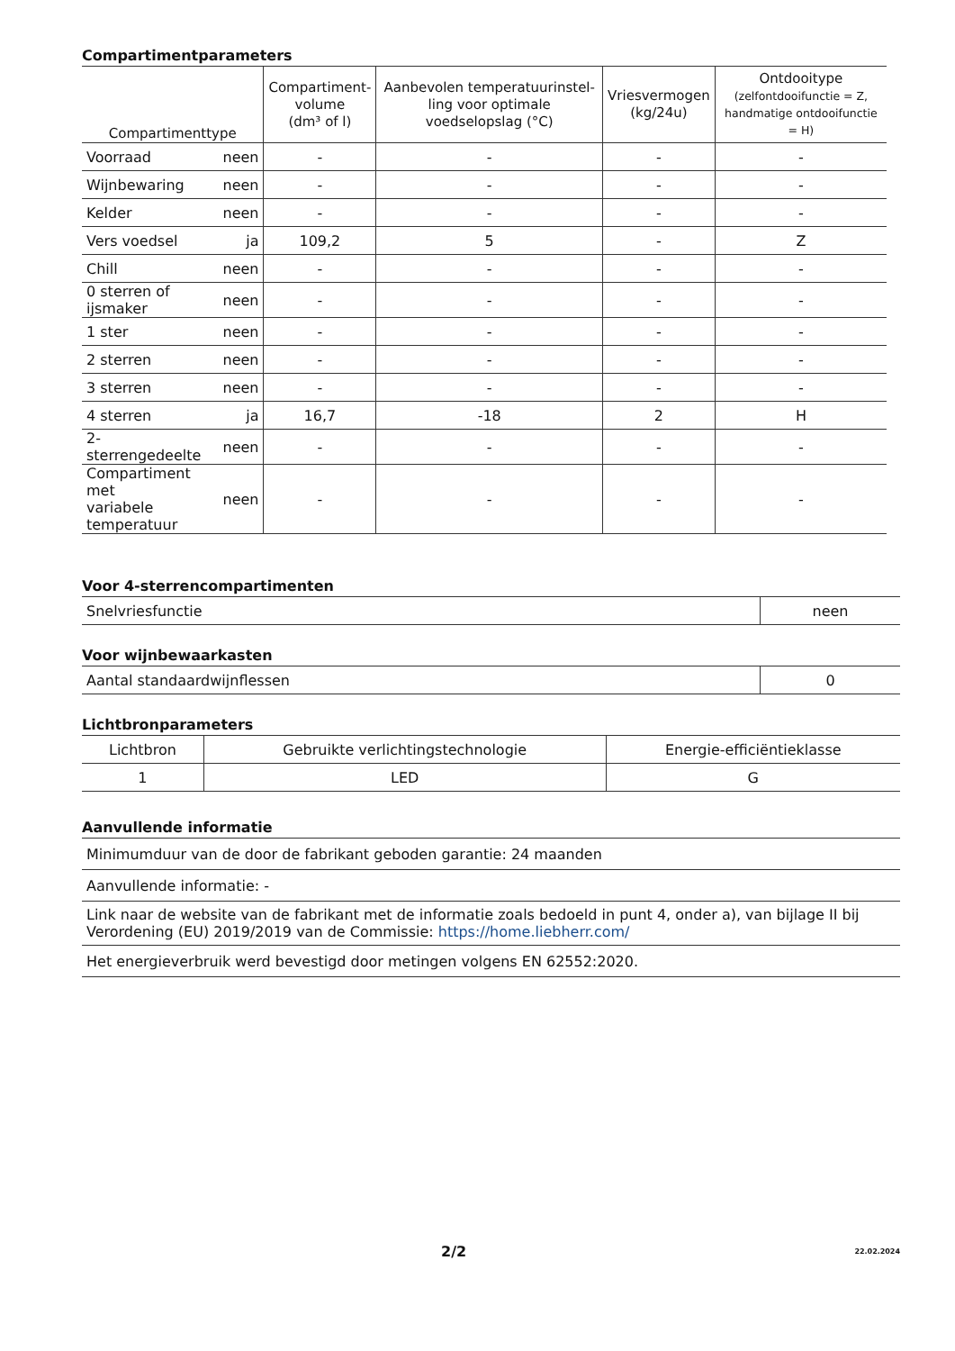Compartimentparameters
| Compartimenttype | | Compartiment- volume (dm³ of l) | Aanbevolen temperatuurinstel-ling voor optimale voedselopslag (°C) | Vriesvermogen (kg/24u) | Ontdooitype (zelfontdooifunctie = Z, handmatige ontdooifunctie = H) |
| --- | --- | --- | --- | --- | --- |
| Voorraad | neen | - | - | - | - |
| Wijnbewaring | neen | - | - | - | - |
| Kelder | neen | - | - | - | - |
| Vers voedsel | ja | 109,2 | 5 | - | Z |
| Chill | neen | - | - | - | - |
| 0 sterren of ijsmaker | neen | - | - | - | - |
| 1 ster | neen | - | - | - | - |
| 2 sterren | neen | - | - | - | - |
| 3 sterren | neen | - | - | - | - |
| 4 sterren | ja | 16,7 | -18 | 2 | H |
| 2-sterrengedeelte | neen | - | - | - | - |
| Compartiment met variabele temperatuur | neen | - | - | - | - |
Voor 4-sterrencompartimenten
| Snelvriesfunctie | neen |
Voor wijnbewaarkasten
| Aantal standaardwijnflessen | 0 |
Lichtbronparameters
| Lichtbron | Gebruikte verlichtingstechnologie | Energie-efficiëntieklasse |
| 1 | LED | G |
Aanvullende informatie
| Minimumduur van de door de fabrikant geboden garantie: 24 maanden |
| Aanvullende informatie: - |
| Link naar de website van de fabrikant met de informatie zoals bedoeld in punt 4, onder a), van bijlage II bij Verordening (EU) 2019/2019 van de Commissie: https://home.liebherr.com/ |
| Het energieverbruik werd bevestigd door metingen volgens EN 62552:2020. |
2/2 22.02.2024